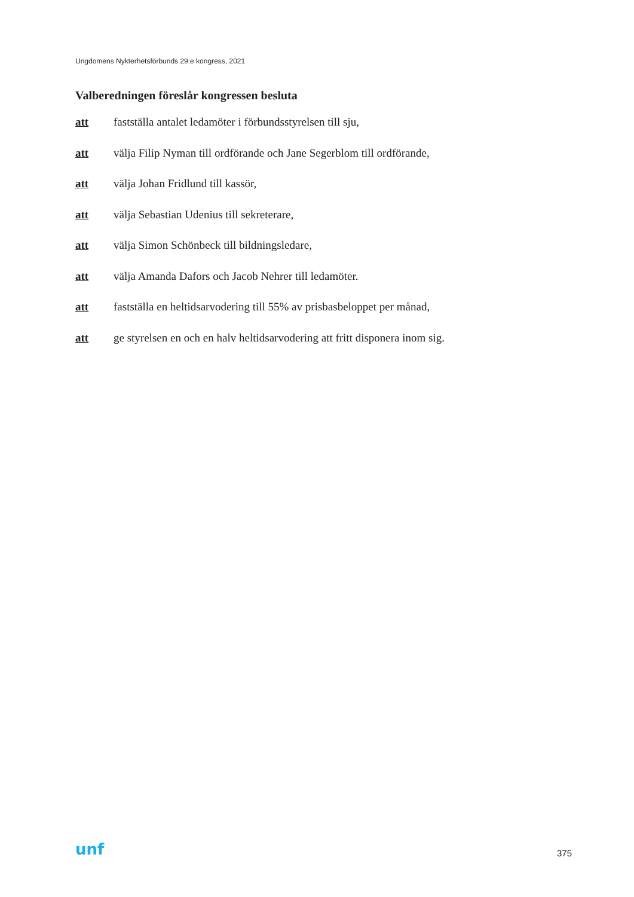Ungdomens Nykterhetsförbunds 29:e kongress, 2021
Valberedningen föreslår kongressen besluta
att fastställa antalet ledamöter i förbundsstyrelsen till sju,
att välja Filip Nyman till ordförande och Jane Segerblom till ordförande,
att välja Johan Fridlund till kassör,
att välja Sebastian Udenius till sekreterare,
att välja Simon Schönbeck till bildningsledare,
att välja Amanda Dafors och Jacob Nehrer till ledamöter.
att fastställa en heltidsarvodering till 55% av prisbasbeloppet per månad,
att ge styrelsen en och en halv heltidsarvodering att fritt disponera inom sig.
unf 375